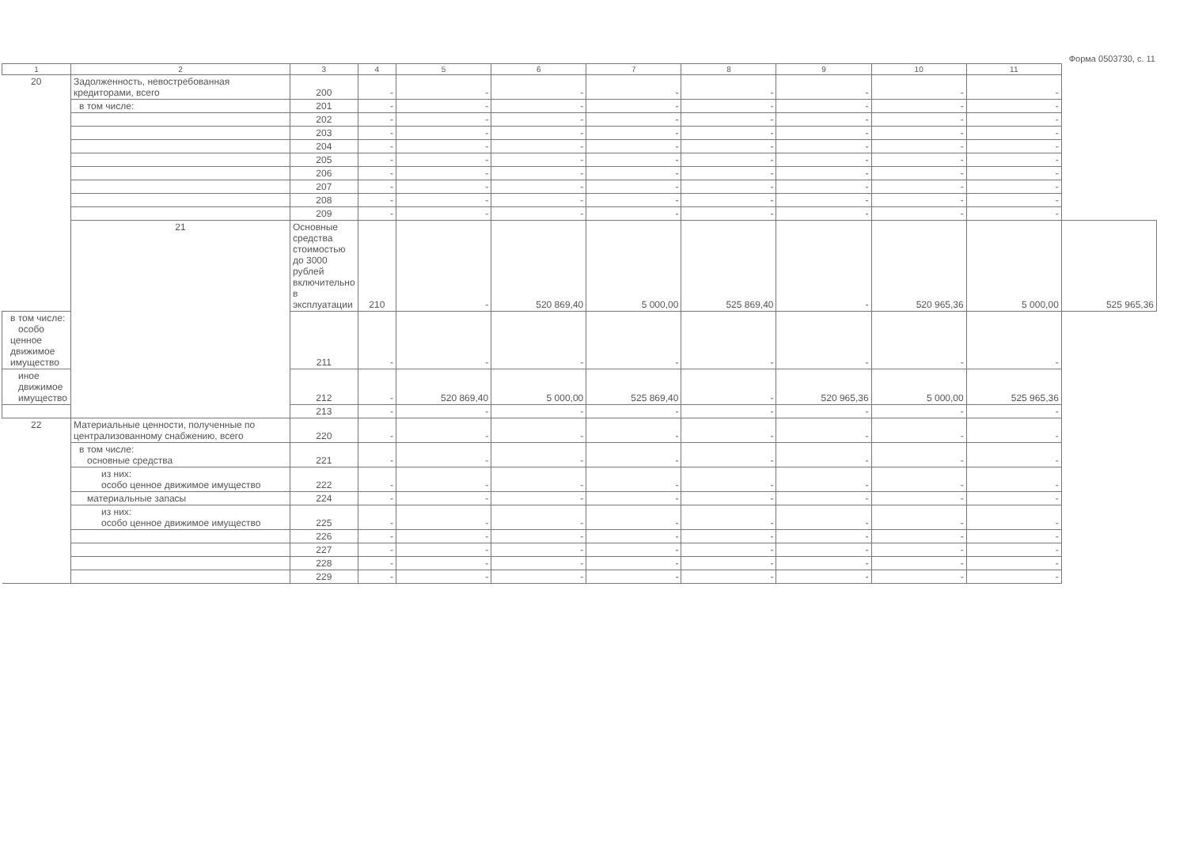Форма 0503730, с. 11
| 1 | 2 | 3 | 4 | 5 | 6 | 7 | 8 | 9 | 10 | 11 | |
| --- | --- | --- | --- | --- | --- | --- | --- | --- | --- | --- | --- |
| 20 | Задолженность, невостребованная кредиторами, всего | 200 | - | - | - | - | - | - | - | - | |
| | в том числе: | 201 | - | - | - | - | - | - | - | - | |
| | | 202 | - | - | - | - | - | - | - | - | |
| | | 203 | - | - | - | - | - | - | - | - | |
| | | 204 | - | - | - | - | - | - | - | - | |
| | | 205 | - | - | - | - | - | - | - | - | |
| | | 206 | - | - | - | - | - | - | - | - | |
| | | 207 | - | - | - | - | - | - | - | - | |
| | | 208 | - | - | - | - | - | - | - | - | |
| | | 209 | - | - | - | - | - | - | - | - | |
| | 21 | Основные средства стоимостью до 3000 рублей включительно в эксплуатации | 210 | - | 520 869,40 | 5 000,00 | 525 869,40 | - | 520 965,36 | 5 000,00 | 525 965,36 |
| в том числе: особо ценное движимое имущество | | 211 | - | - | - | - | - | - | - | - | |
| иное движимое имущество | | 212 | - | 520 869,40 | 5 000,00 | 525 869,40 | - | 520 965,36 | 5 000,00 | 525 965,36 | |
| | | 213 | - | - | - | - | - | - | - | - | |
| 22 | Материальные ценности, полученные по централизованному снабжению, всего | 220 | - | - | - | - | - | - | - | - | |
| | в том числе: основные средства | 221 | - | - | - | - | - | - | - | - | |
| | из них: особо ценное движимое имущество | 222 | - | - | - | - | - | - | - | - | |
| | материальные запасы | 224 | - | - | - | - | - | - | - | - | |
| | из них: особо ценное движимое имущество | 225 | - | - | - | - | - | - | - | - | |
| | | 226 | - | - | - | - | - | - | - | - | |
| | | 227 | - | - | - | - | - | - | - | - | |
| | | 228 | - | - | - | - | - | - | - | - | |
| | | 229 | - | - | - | - | - | - | - | - | |